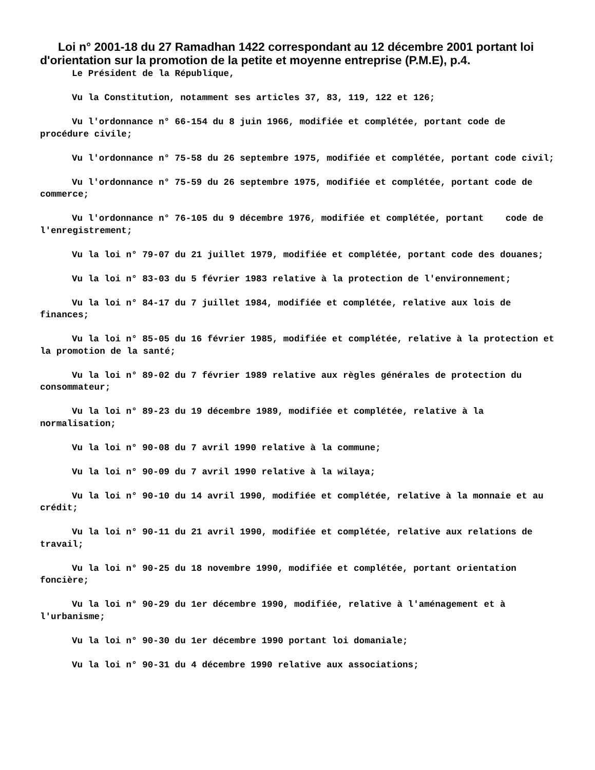Loi n° 2001-18 du 27 Ramadhan 1422 correspondant au 12 décembre 2001 portant loi d'orientation sur la promotion de la petite et moyenne entreprise (P.M.E), p.4.
Le Président de la République,
Vu la Constitution, notamment ses articles 37, 83, 119, 122 et 126;
Vu l'ordonnance n° 66-154 du 8 juin 1966, modifiée et complétée, portant code de procédure civile;
Vu l'ordonnance n° 75-58 du 26 septembre 1975, modifiée et complétée, portant code civil;
Vu l'ordonnance n° 75-59 du 26 septembre 1975, modifiée et complétée, portant code de commerce;
Vu l'ordonnance n° 76-105 du 9 décembre 1976, modifiée et complétée, portant code de l'enregistrement;
Vu la loi n° 79-07 du 21 juillet 1979, modifiée et complétée, portant code des douanes;
Vu la loi n° 83-03 du 5 février 1983 relative à la protection de l'environnement;
Vu la loi n° 84-17 du 7 juillet 1984, modifiée et complétée, relative aux lois de finances;
Vu la loi n° 85-05 du 16 février 1985, modifiée et complétée, relative à la protection et la promotion de la santé;
Vu la loi n° 89-02 du 7 février 1989 relative aux règles générales de protection du consommateur;
Vu la loi n° 89-23 du 19 décembre 1989, modifiée et complétée, relative à la normalisation;
Vu la loi n° 90-08 du 7 avril 1990 relative à la commune;
Vu la loi n° 90-09 du 7 avril 1990 relative à la wilaya;
Vu la loi n° 90-10 du 14 avril 1990, modifiée et complétée, relative à la monnaie et au crédit;
Vu la loi n° 90-11 du 21 avril 1990, modifiée et complétée, relative aux relations de travail;
Vu la loi n° 90-25 du 18 novembre 1990, modifiée et complétée, portant orientation foncière;
Vu la loi n° 90-29 du 1er décembre 1990, modifiée, relative à l'aménagement et à l'urbanisme;
Vu la loi n° 90-30 du 1er décembre 1990 portant loi domaniale;
Vu la loi n° 90-31 du 4 décembre 1990 relative aux associations;